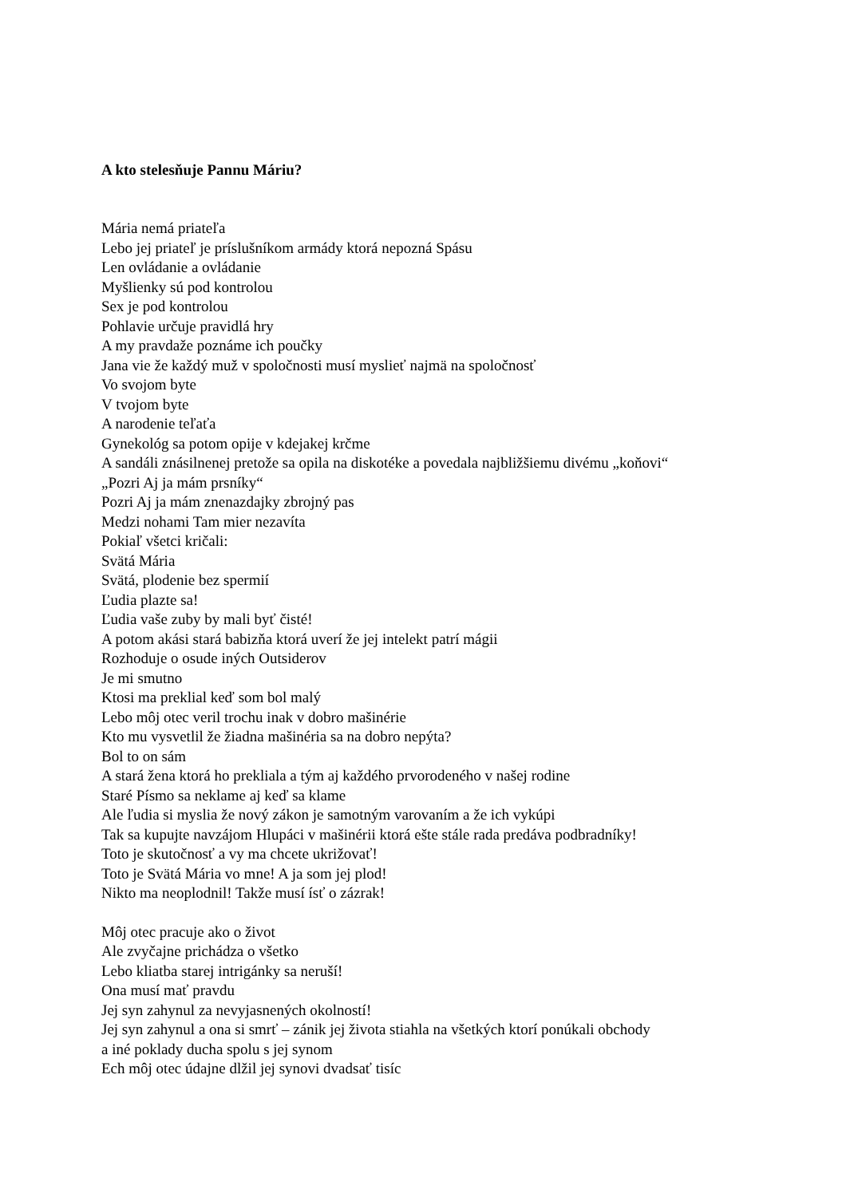A kto stelesňuje Pannu Máriu?
Mária nemá priateľa
Lebo jej priateľ je príslušníkom armády ktorá nepozná Spásu
Len ovládanie a ovládanie
Myšlienky sú pod kontrolou
Sex je pod kontrolou
Pohlavie určuje pravidlá hry
A my pravdaže poznáme ich poučky
Jana vie že každý muž v spoločnosti musí myslieť najmä na spoločnosť
Vo svojom byte
V tvojom byte
A narodenie teľaťa
Gynekológ sa potom opije v kdejakej krčme
A sandáli znásilnenej pretože sa opila na diskotéke a povedala najbližšiemu divému „koňovi“
„Pozri Aj ja mám prsníky“
Pozri Aj ja mám znenazdajky zbrojný pas
Medzi nohami Tam mier nezavíta
Pokiaľ všetci kričali:
Svätá Mária
Svätá, plodenie bez spermií
Ľudia plazte sa!
Ľudia vaše zuby by mali byť čisté!
A potom akási stará babizňa ktorá uverí že jej intelekt patrí mágii
Rozhoduje o osude iných Outsiderov
Je mi smutno
Ktosi ma preklial keď som bol malý
Lebo môj otec veril trochu inak v dobro mašinérie
Kto mu vysvetlil že žiadna mašinéria sa na dobro nepýta?
Bol to on sám
A stará žena ktorá ho prekliala a tým aj každého prvorodeného v našej rodine
Staré Písmo sa neklame aj keď sa klame
Ale ľudia si myslia že nový zákon je samotným varovaním a že ich vykúpi
Tak sa kupujte navzájom Hlupáci v mašinérii ktorá ešte stále rada predáva podbradníky!
Toto je skutočnosť a vy ma chcete ukrižovať!
Toto je Svätá Mária vo mne! A ja som jej plod!
Nikto ma neoplodnil! Takže musí ísť o zázrak!
Môj otec pracuje ako o život
Ale zvyčajne prichádza o všetko
Lebo kliatba starej intrigánky sa neruší!
Ona musí mať pravdu
Jej syn zahynul za nevyjasnených okolností!
Jej syn zahynul a ona si smrť – zánik jej života stiahla na všetkých ktorí ponúkali obchody
a iné poklady ducha spolu s jej synom
Ech môj otec údajne dlžil jej synovi dvadsať tisíc